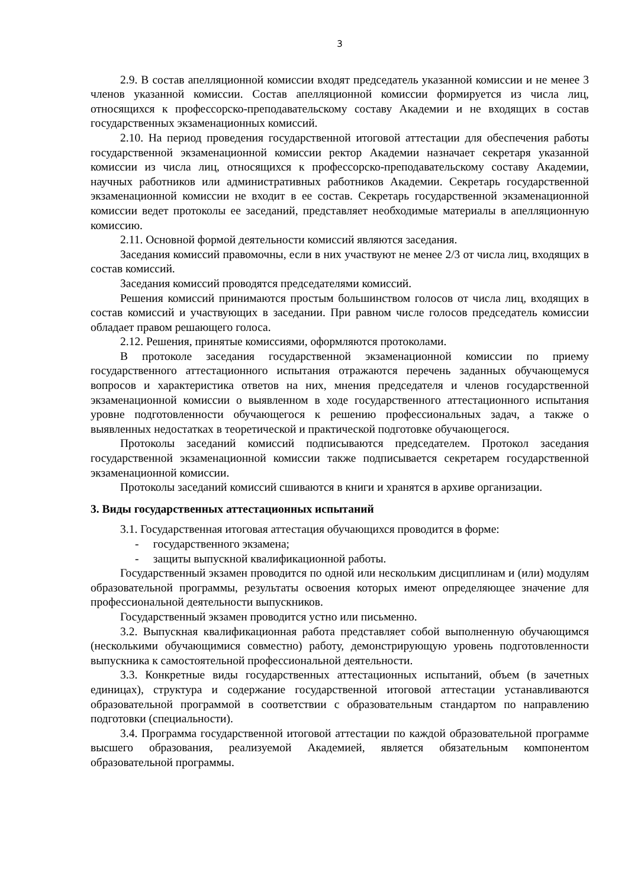3
2.9. В состав апелляционной комиссии входят председатель указанной комиссии и не менее 3 членов указанной комиссии. Состав апелляционной комиссии формируется из числа лиц, относящихся к профессорско-преподавательскому составу Академии и не входящих в состав государственных экзаменационных комиссий.
2.10. На период проведения государственной итоговой аттестации для обеспечения работы государственной экзаменационной комиссии ректор Академии назначает секретаря указанной комиссии из числа лиц, относящихся к профессорско-преподавательскому составу Академии, научных работников или административных работников Академии. Секретарь государственной экзаменационной комиссии не входит в ее состав. Секретарь государственной экзаменационной комиссии ведет протоколы ее заседаний, представляет необходимые материалы в апелляционную комиссию.
2.11. Основной формой деятельности комиссий являются заседания.
Заседания комиссий правомочны, если в них участвуют не менее 2/3 от числа лиц, входящих в состав комиссий.
Заседания комиссий проводятся председателями комиссий.
Решения комиссий принимаются простым большинством голосов от числа лиц, входящих в состав комиссий и участвующих в заседании. При равном числе голосов председатель комиссии обладает правом решающего голоса.
2.12. Решения, принятые комиссиями, оформляются протоколами.
В протоколе заседания государственной экзаменационной комиссии по приему государственного аттестационного испытания отражаются перечень заданных обучающемуся вопросов и характеристика ответов на них, мнения председателя и членов государственной экзаменационной комиссии о выявленном в ходе государственного аттестационного испытания уровне подготовленности обучающегося к решению профессиональных задач, а также о выявленных недостатках в теоретической и практической подготовке обучающегося.
Протоколы заседаний комиссий подписываются председателем. Протокол заседания государственной экзаменационной комиссии также подписывается секретарем государственной экзаменационной комиссии.
Протоколы заседаний комиссий сшиваются в книги и хранятся в архиве организации.
3. Виды государственных аттестационных испытаний
3.1. Государственная итоговая аттестация обучающихся проводится в форме:
- государственного экзамена;
- защиты выпускной квалификационной работы.
Государственный экзамен проводится по одной или нескольким дисциплинам и (или) модулям образовательной программы, результаты освоения которых имеют определяющее значение для профессиональной деятельности выпускников.
Государственный экзамен проводится устно или письменно.
3.2. Выпускная квалификационная работа представляет собой выполненную обучающимся (несколькими обучающимися совместно) работу, демонстрирующую уровень подготовленности выпускника к самостоятельной профессиональной деятельности.
3.3. Конкретные виды государственных аттестационных испытаний, объем (в зачетных единицах), структура и содержание государственной итоговой аттестации устанавливаются образовательной программой в соответствии с образовательным стандартом по направлению подготовки (специальности).
3.4. Программа государственной итоговой аттестации по каждой образовательной программе высшего образования, реализуемой Академией, является обязательным компонентом образовательной программы.